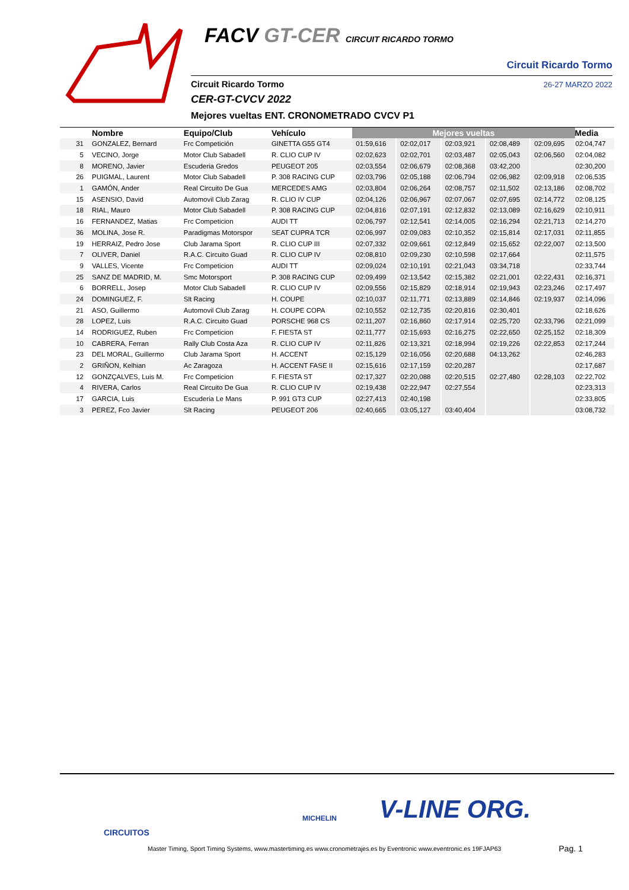FACV GT-CER CIRCUIT RICARDO TORMO
Circuit Ricardo Tormo
26-27 MARZO 2022 Circuit Ricardo Tormo
CER-GT-CVCV 2022
Mejores vueltas ENT. CRONOMETRADO CVCV P1
| | Nombre | Equipo/Club | Vehículo | Mejores vueltas | | | | | Media |
| --- | --- | --- | --- | --- | --- | --- | --- | --- | --- |
| 31 | GONZALEZ, Bernard | Frc Competición | GINETTA G55 GT4 | 01:59,616 | 02:02,017 | 02:03,921 | 02:08,489 | 02:09,695 | 02:04,747 |
| 5 | VECINO, Jorge | Motor Club Sabadell | R. CLIO CUP IV | 02:02,623 | 02:02,701 | 02:03,487 | 02:05,043 | 02:06,560 | 02:04,082 |
| 8 | MORENO, Javier | Escuderia Gredos | PEUGEOT 205 | 02:03,554 | 02:06,679 | 02:08,368 | 03:42,200 | | 02:30,200 |
| 26 | PUIGMAL, Laurent | Motor Club Sabadell | P. 308 RACING CUP | 02:03,796 | 02:05,188 | 02:06,794 | 02:06,982 | 02:09,918 | 02:06,535 |
| 1 | GAMÓN, Ander | Real Circuito De Gua | MERCEDES AMG | 02:03,804 | 02:06,264 | 02:08,757 | 02:11,502 | 02:13,186 | 02:08,702 |
| 15 | ASENSIO, David | Automovil Club Zarag | R. CLIO IV CUP | 02:04,126 | 02:06,967 | 02:07,067 | 02:07,695 | 02:14,772 | 02:08,125 |
| 18 | RIAL, Mauro | Motor Club Sabadell | P. 308 RACING CUP | 02:04,816 | 02:07,191 | 02:12,832 | 02:13,089 | 02:16,629 | 02:10,911 |
| 16 | FERNANDEZ, Matias | Frc Competicion | AUDI TT | 02:06,797 | 02:12,541 | 02:14,005 | 02:16,294 | 02:21,713 | 02:14,270 |
| 36 | MOLINA, Jose R. | Paradigmas Motorspor | SEAT CUPRA TCR | 02:06,997 | 02:09,083 | 02:10,352 | 02:15,814 | 02:17,031 | 02:11,855 |
| 19 | HERRAIZ, Pedro Jose | Club Jarama Sport | R. CLIO CUP III | 02:07,332 | 02:09,661 | 02:12,849 | 02:15,652 | 02:22,007 | 02:13,500 |
| 7 | OLIVER, Daniel | R.A.C. Circuito Guad | R. CLIO CUP IV | 02:08,810 | 02:09,230 | 02:10,598 | 02:17,664 | | 02:11,575 |
| 9 | VALLES, Vicente | Frc Competicion | AUDI TT | 02:09,024 | 02:10,191 | 02:21,043 | 03:34,718 | | 02:33,744 |
| 25 | SANZ DE MADRID, M. | Smc Motorsport | P. 308 RACING CUP | 02:09,499 | 02:13,542 | 02:15,382 | 02:21,001 | 02:22,431 | 02:16,371 |
| 6 | BORRELL, Josep | Motor Club Sabadell | R. CLIO CUP IV | 02:09,556 | 02:15,829 | 02:18,914 | 02:19,943 | 02:23,246 | 02:17,497 |
| 24 | DOMINGUEZ, F. | Slt Racing | H. COUPE | 02:10,037 | 02:11,771 | 02:13,889 | 02:14,846 | 02:19,937 | 02:14,096 |
| 21 | ASO, Guillermo | Automovil Club Zarag | H. COUPE COPA | 02:10,552 | 02:12,735 | 02:20,816 | 02:30,401 | | 02:18,626 |
| 28 | LOPEZ, Luis | R.A.C. Circuito Guad | PORSCHE 968 CS | 02:11,207 | 02:16,860 | 02:17,914 | 02:25,720 | 02:33,796 | 02:21,099 |
| 14 | RODRIGUEZ, Ruben | Frc Competicion | F. FIESTA ST | 02:11,777 | 02:15,693 | 02:16,275 | 02:22,650 | 02:25,152 | 02:18,309 |
| 10 | CABRERA, Ferran | Rally Club Costa Aza | R. CLIO CUP IV | 02:11,826 | 02:13,321 | 02:18,994 | 02:19,226 | 02:22,853 | 02:17,244 |
| 23 | DEL MORAL, Guillermo | Club Jarama Sport | H. ACCENT | 02:15,129 | 02:16,056 | 02:20,688 | 04:13,262 | | 02:46,283 |
| 2 | GRIÑON, Kelhian | Ac Zaragoza | H. ACCENT FASE II | 02:15,616 | 02:17,159 | 02:20,287 | | | 02:17,687 |
| 12 | GONZÇALVES, Luis M. | Frc Competicion | F. FIESTA ST | 02:17,327 | 02:20,088 | 02:20,515 | 02:27,480 | 02:28,103 | 02:22,702 |
| 4 | RIVERA, Carlos | Real Circuito De Gua | R. CLIO CUP IV | 02:19,438 | 02:22,947 | 02:27,554 | | | 02:23,313 |
| 17 | GARCIA, Luis | Escuderia Le Mans | P. 991 GT3 CUP | 02:27,413 | 02:40,198 | | | | 02:33,805 |
| 3 | PEREZ, Fco Javier | Slt Racing | PEUGEOT 206 | 02:40,665 | 03:05,127 | 03:40,404 | | | 03:08,732 |
CIRCUITOS
MICHELIN V-LINE ORG.
Master Timing, Sport Timing Systems, www.mastertiming.es www.cronometrajes.es by Eventronic www.eventronic.es 19FJAP63
Pag. 1